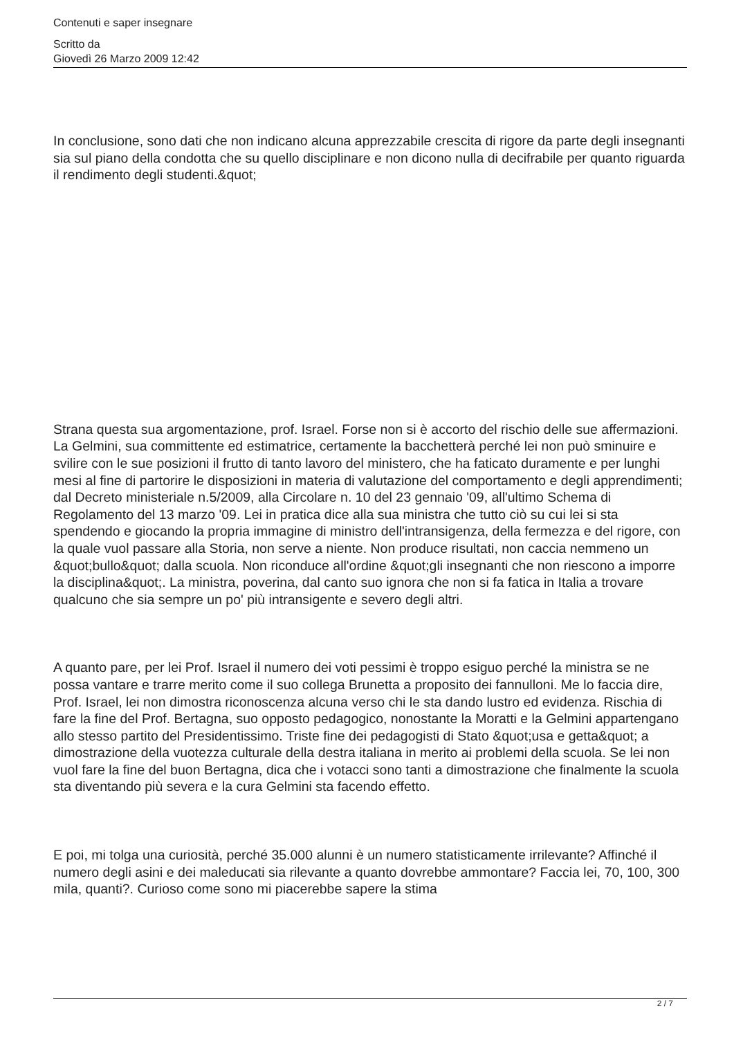Contenuti e saper insegnare
Scritto da
Giovedì 26 Marzo 2009 12:42
In conclusione, sono dati che non indicano alcuna apprezzabile crescita di rigore da parte degli insegnanti sia sul piano della condotta che su quello disciplinare e non dicono nulla di decifrabile per quanto riguarda il rendimento degli studenti.&quot;
Strana questa sua argomentazione, prof. Israel. Forse non si è accorto del rischio delle sue affermazioni. La Gelmini, sua committente ed estimatrice, certamente la bacchetterà perché lei non può sminuire e svilire con le sue posizioni il frutto di tanto lavoro del ministero, che ha faticato duramente e per lunghi mesi al fine di partorire le disposizioni in materia di valutazione del comportamento e degli apprendimenti; dal Decreto ministeriale n.5/2009, alla Circolare n. 10 del 23 gennaio '09, all'ultimo Schema di Regolamento del 13 marzo '09. Lei in pratica dice alla sua ministra che tutto ciò su cui lei si sta spendendo e giocando la propria immagine di ministro dell'intransigenza, della fermezza e del rigore, con la quale vuol passare alla Storia, non serve a niente. Non produce risultati, non caccia nemmeno un &quot;bullo&quot; dalla scuola. Non riconduce all'ordine &quot;gli insegnanti che non riescono a imporre la disciplina&quot;. La ministra, poverina, dal canto suo ignora che non si fa fatica in Italia a trovare qualcuno che sia sempre un po' più intransigente e severo degli altri.
A quanto pare, per lei Prof. Israel il numero dei voti pessimi è troppo esiguo perché la ministra se ne possa vantare e trarre merito come il suo collega Brunetta a proposito dei fannulloni. Me lo faccia dire, Prof. Israel, lei non dimostra riconoscenza alcuna verso chi le sta dando lustro ed evidenza. Rischia di fare la fine del Prof. Bertagna, suo opposto pedagogico, nonostante la Moratti e la Gelmini appartengano allo stesso partito del Presidentissimo. Triste fine dei pedagogisti di Stato &quot;usa e getta&quot; a dimostrazione della vuotezza culturale della destra italiana in merito ai problemi della scuola. Se lei non vuol fare la fine del buon Bertagna, dica che i votacci sono tanti a dimostrazione che finalmente la scuola sta diventando più severa e la cura Gelmini sta facendo effetto.
E poi, mi tolga una curiosità, perché 35.000 alunni è un numero statisticamente irrilevante? Affinché il numero degli asini e dei maleducati sia rilevante a quanto dovrebbe ammontare? Faccia lei, 70, 100, 300 mila, quanti?. Curioso come sono mi piacerebbe sapere la stima
2 / 7